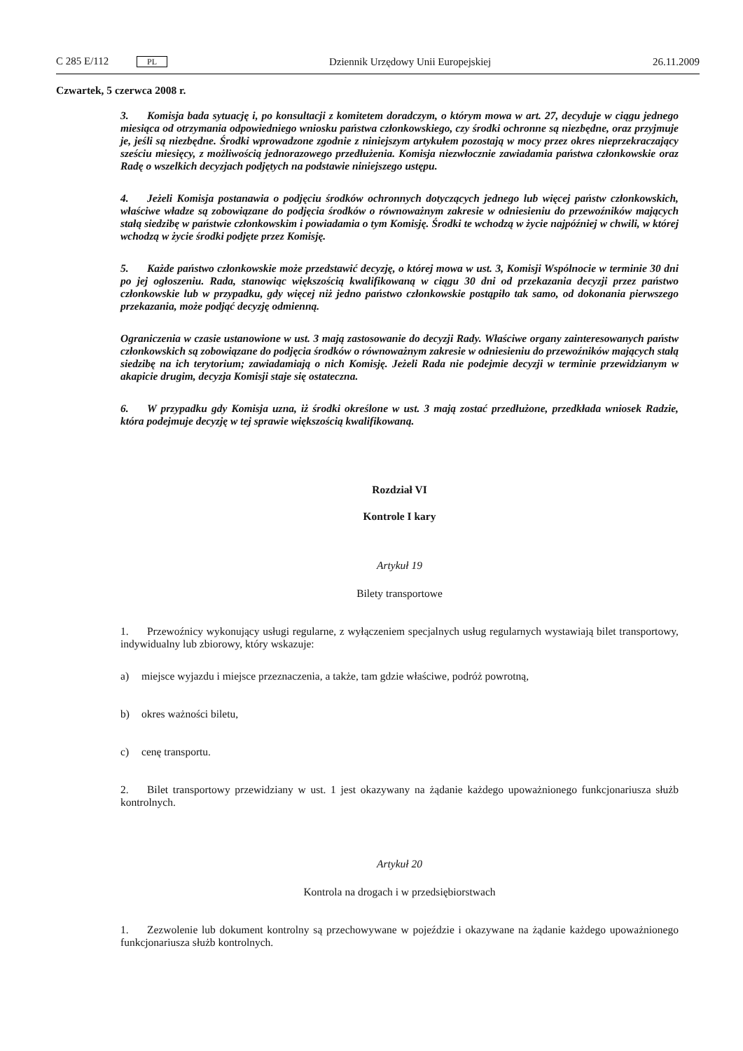C 285 E/112 PL
Dziennik Urzędowy Unii Europejskiej
26.11.2009
Czwartek, 5 czerwca 2008 r.
3. Komisja bada sytuację i, po konsultacji z komitetem doradczym, o którym mowa w art. 27, decyduje w ciągu jednego miesiąca od otrzymania odpowiedniego wniosku państwa członkowskiego, czy środki ochronne są niezbędne, oraz przyjmuje je, jeśli są niezbędne. Środki wprowadzone zgodnie z niniejszym artykułem pozostają w mocy przez okres nieprzekraczający sześciu miesięcy, z możliwością jednorazowego przedłużenia. Komisja niezwłocznie zawiadamia państwa członkowskie oraz Radę o wszelkich decyzjach podjętych na podstawie niniejszego ustępu.
4. Jeżeli Komisja postanawia o podjęciu środków ochronnych dotyczących jednego lub więcej państw członkowskich, właściwe władze są zobowiązane do podjęcia środków o równoważnym zakresie w odniesieniu do przewoźników mających stałą siedzibę w państwie członkowskim i powiadamia o tym Komisję. Środki te wchodzą w życie najpóźniej w chwili, w której wchodzą w życie środki podjęte przez Komisję.
5. Każde państwo członkowskie może przedstawić decyzję, o której mowa w ust. 3, Komisji Wspólnocie w terminie 30 dni po jej ogłoszeniu. Rada, stanowiąc większością kwalifikowaną w ciągu 30 dni od przekazania decyzji przez państwo członkowskie lub w przypadku, gdy więcej niż jedno państwo członkowskie postąpiło tak samo, od dokonania pierwszego przekazania, może podjąć decyzję odmienną.
Ograniczenia w czasie ustanowione w ust. 3 mają zastosowanie do decyzji Rady. Właściwe organy zainteresowanych państw członkowskich są zobowiązane do podjęcia środków o równoważnym zakresie w odniesieniu do przewoźników mających stałą siedzibę na ich terytorium; zawiadamiają o nich Komisję. Jeżeli Rada nie podejmie decyzji w terminie przewidzianym w akapicie drugim, decyzja Komisji staje się ostateczna.
6. W przypadku gdy Komisja uzna, iż środki określone w ust. 3 mają zostać przedłużone, przedkłada wniosek Radzie, która podejmuje decyzję w tej sprawie większością kwalifikowaną.
Rozdział VI
Kontrole I kary
Artykuł 19
Bilety transportowe
1. Przewoźnicy wykonujący usługi regularne, z wyłączeniem specjalnych usług regularnych wystawiają bilet transportowy, indywidualny lub zbiorowy, który wskazuje:
a) miejsce wyjazdu i miejsce przeznaczenia, a także, tam gdzie właściwe, podróż powrotną,
b) okres ważności biletu,
c) cenę transportu.
2. Bilet transportowy przewidziany w ust. 1 jest okazywany na żądanie każdego upoważnionego funkcjonariusza służb kontrolnych.
Artykuł 20
Kontrola na drogach i w przedsiębiorstwach
1. Zezwolenie lub dokument kontrolny są przechowywane w pojeździe i okazywane na żądanie każdego upoważnionego funkcjonariusza służb kontrolnych.